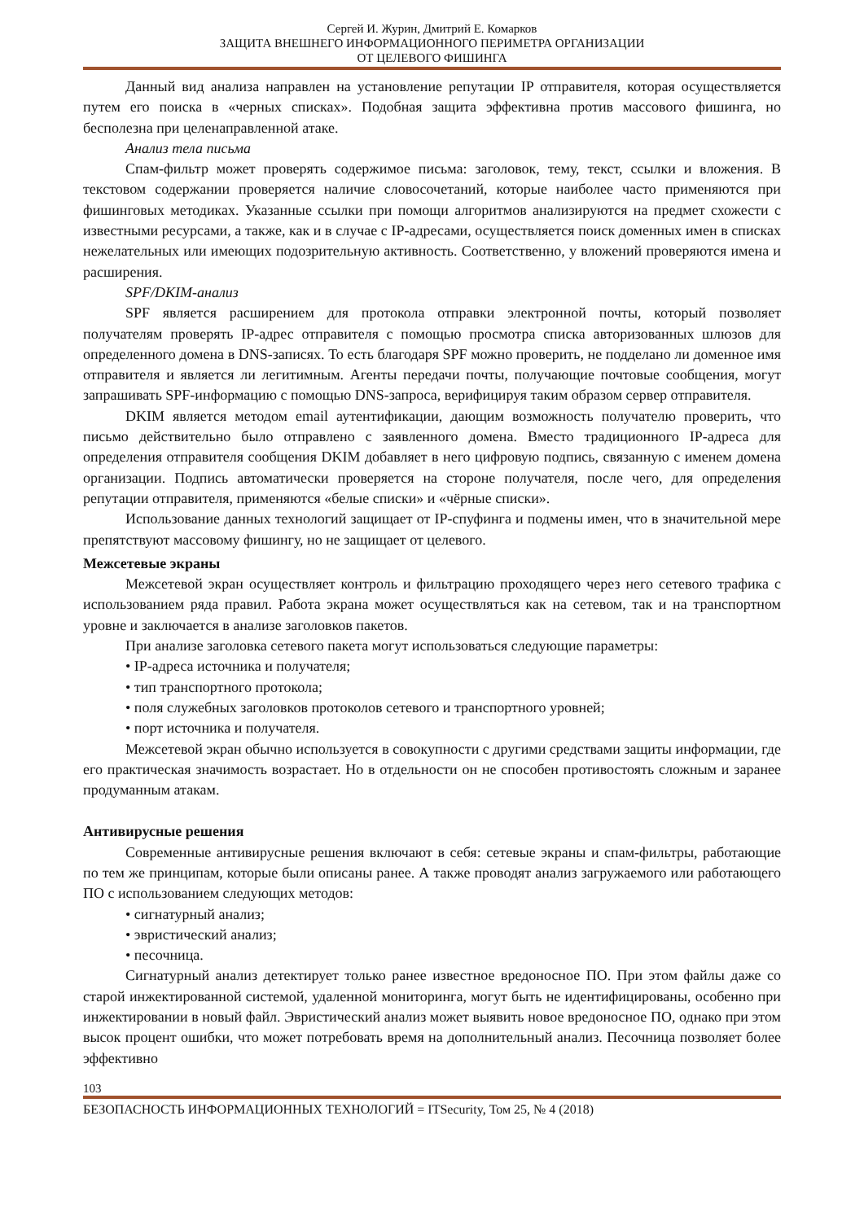Сергей И. Журин, Дмитрий Е. Комарков
ЗАЩИТА ВНЕШНЕГО ИНФОРМАЦИОННОГО ПЕРИМЕТРА ОРГАНИЗАЦИИ
ОТ ЦЕЛЕВОГО ФИШИНГА
Данный вид анализа направлен на установление репутации IP отправителя, которая осуществляется путем его поиска в «черных списках». Подобная защита эффективна против массового фишинга, но бесполезна при целенаправленной атаке.
Анализ тела письма
Спам-фильтр может проверять содержимое письма: заголовок, тему, текст, ссылки и вложения. В текстовом содержании проверяется наличие словосочетаний, которые наиболее часто применяются при фишинговых методиках. Указанные ссылки при помощи алгоритмов анализируются на предмет схожести с известными ресурсами, а также, как и в случае с IP-адресами, осуществляется поиск доменных имен в списках нежелательных или имеющих подозрительную активность. Соответственно, у вложений проверяются имена и расширения.
SPF/DKIM-анализ
SPF является расширением для протокола отправки электронной почты, который позволяет получателям проверять IP-адрес отправителя с помощью просмотра списка авторизованных шлюзов для определенного домена в DNS-записях. То есть благодаря SPF можно проверить, не подделано ли доменное имя отправителя и является ли легитимным. Агенты передачи почты, получающие почтовые сообщения, могут запрашивать SPF-информацию с помощью DNS-запроса, верифицируя таким образом сервер отправителя.
DKIM является методом email аутентификации, дающим возможность получателю проверить, что письмо действительно было отправлено с заявленного домена. Вместо традиционного IP-адреса для определения отправителя сообщения DKIM добавляет в него цифровую подпись, связанную с именем домена организации. Подпись автоматически проверяется на стороне получателя, после чего, для определения репутации отправителя, применяются «белые списки» и «чёрные списки».
Использование данных технологий защищает от IP-спуфинга и подмены имен, что в значительной мере препятствуют массовому фишингу, но не защищает от целевого.
Межсетевые экраны
Межсетевой экран осуществляет контроль и фильтрацию проходящего через него сетевого трафика с использованием ряда правил. Работа экрана может осуществляться как на сетевом, так и на транспортном уровне и заключается в анализе заголовков пакетов.
При анализе заголовка сетевого пакета могут использоваться следующие параметры:
• IP-адреса источника и получателя;
• тип транспортного протокола;
• поля служебных заголовков протоколов сетевого и транспортного уровней;
• порт источника и получателя.
Межсетевой экран обычно используется в совокупности с другими средствами защиты информации, где его практическая значимость возрастает. Но в отдельности он не способен противостоять сложным и заранее продуманным атакам.
Антивирусные решения
Современные антивирусные решения включают в себя: сетевые экраны и спам-фильтры, работающие по тем же принципам, которые были описаны ранее. А также проводят анализ загружаемого или работающего ПО с использованием следующих методов:
• сигнатурный анализ;
• эвристический анализ;
• песочница.
Сигнатурный анализ детектирует только ранее известное вредоносное ПО. При этом файлы даже со старой инжектированной системой, удаленной мониторинга, могут быть не идентифицированы, особенно при инжектировании в новый файл. Эвристический анализ может выявить новое вредоносное ПО, однако при этом высок процент ошибки, что может потребовать время на дополнительный анализ. Песочница позволяет более эффективно
103
БЕЗОПАСНОСТЬ ИНФОРМАЦИОННЫХ ТЕХНОЛОГИЙ = ITSecurity, Том 25, № 4 (2018)